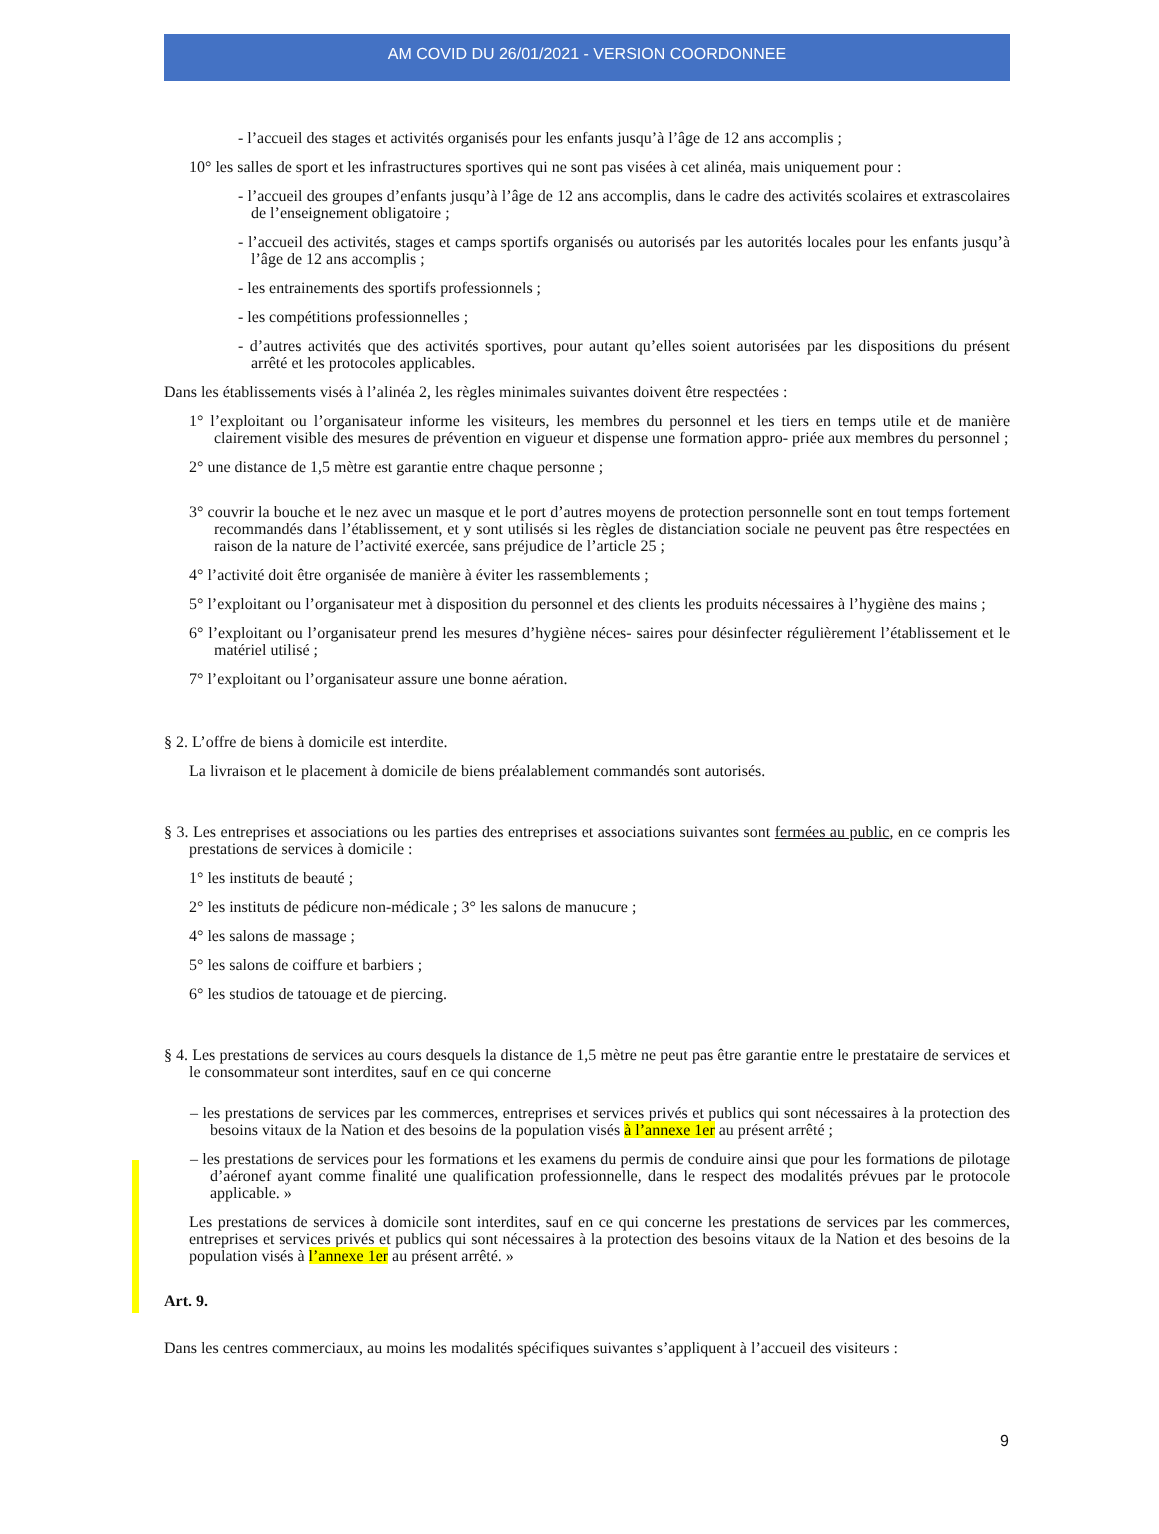AM COVID DU 26/01/2021 - VERSION COORDONNEE
- l’accueil des stages et activités organisés pour les enfants jusqu’à l’âge de 12 ans accomplis ;
10° les salles de sport et les infrastructures sportives qui ne sont pas visées à cet alinéa, mais uniquement pour :
- l’accueil des groupes d’enfants jusqu’à l’âge de 12 ans accomplis, dans le cadre des activités scolaires et extrascolaires de l’enseignement obligatoire ;
- l’accueil des activités, stages et camps sportifs organisés ou autorisés par les autorités locales pour les enfants jusqu’à l’âge de 12 ans accomplis ;
- les entrainements des sportifs professionnels ;
- les compétitions professionnelles ;
- d’autres activités que des activités sportives, pour autant qu’elles soient autorisées par les dispositions du présent arrêté et les protocoles applicables.
Dans les établissements visés à l’alinéa 2, les règles minimales suivantes doivent être respectées :
1° l’exploitant ou l’organisateur informe les visiteurs, les membres du personnel et les tiers en temps utile et de manière clairement visible des mesures de prévention en vigueur et dispense une formation appro- priée aux membres du personnel ;
2° une distance de 1,5 mètre est garantie entre chaque personne ;
3° couvrir la bouche et le nez avec un masque et le port d’autres moyens de protection personnelle sont en tout temps fortement recommandés dans l’établissement, et y sont utilisés si les règles de distanciation sociale ne peuvent pas être respectées en raison de la nature de l’activité exercée, sans préjudice de l’article 25 ;
4° l’activité doit être organisée de manière à éviter les rassemblements ;
5° l’exploitant ou l’organisateur met à disposition du personnel et des clients les produits nécessaires à l’hygiène des mains ;
6° l’exploitant ou l’organisateur prend les mesures d’hygiène néces- saires pour désinfecter régulièrement l’établissement et le matériel utilisé ;
7° l’exploitant ou l’organisateur assure une bonne aération.
§ 2. L’offre de biens à domicile est interdite.
La livraison et le placement à domicile de biens préalablement commandés sont autorisés.
§ 3. Les entreprises et associations ou les parties des entreprises et associations suivantes sont fermées au public, en ce compris les prestations de services à domicile :
1° les instituts de beauté ;
2° les instituts de pédicure non-médicale ; 3° les salons de manucure ;
4° les salons de massage ;
5° les salons de coiffure et barbiers ;
6° les studios de tatouage et de piercing.
§ 4. Les prestations de services au cours desquels la distance de 1,5 mètre ne peut pas être garantie entre le prestataire de services et le consommateur sont interdites, sauf en ce qui concerne
– les prestations de services par les commerces, entreprises et services privés et publics qui sont nécessaires à la protection des besoins vitaux de la Nation et des besoins de la population visés à l’annexe 1er au présent arrêté ;
– les prestations de services pour les formations et les examens du permis de conduire ainsi que pour les formations de pilotage d’aéronef ayant comme finalité une qualification professionnelle, dans le respect des modalités prévues par le protocole applicable. »
Les prestations de services à domicile sont interdites, sauf en ce qui concerne les prestations de services par les commerces, entreprises et services privés et publics qui sont nécessaires à la protection des besoins vitaux de la Nation et des besoins de la population visés à l’annexe 1er au présent arrêté. »
Art. 9.
Dans les centres commerciaux, au moins les modalités spécifiques suivantes s’appliquent à l’accueil des visiteurs :
9